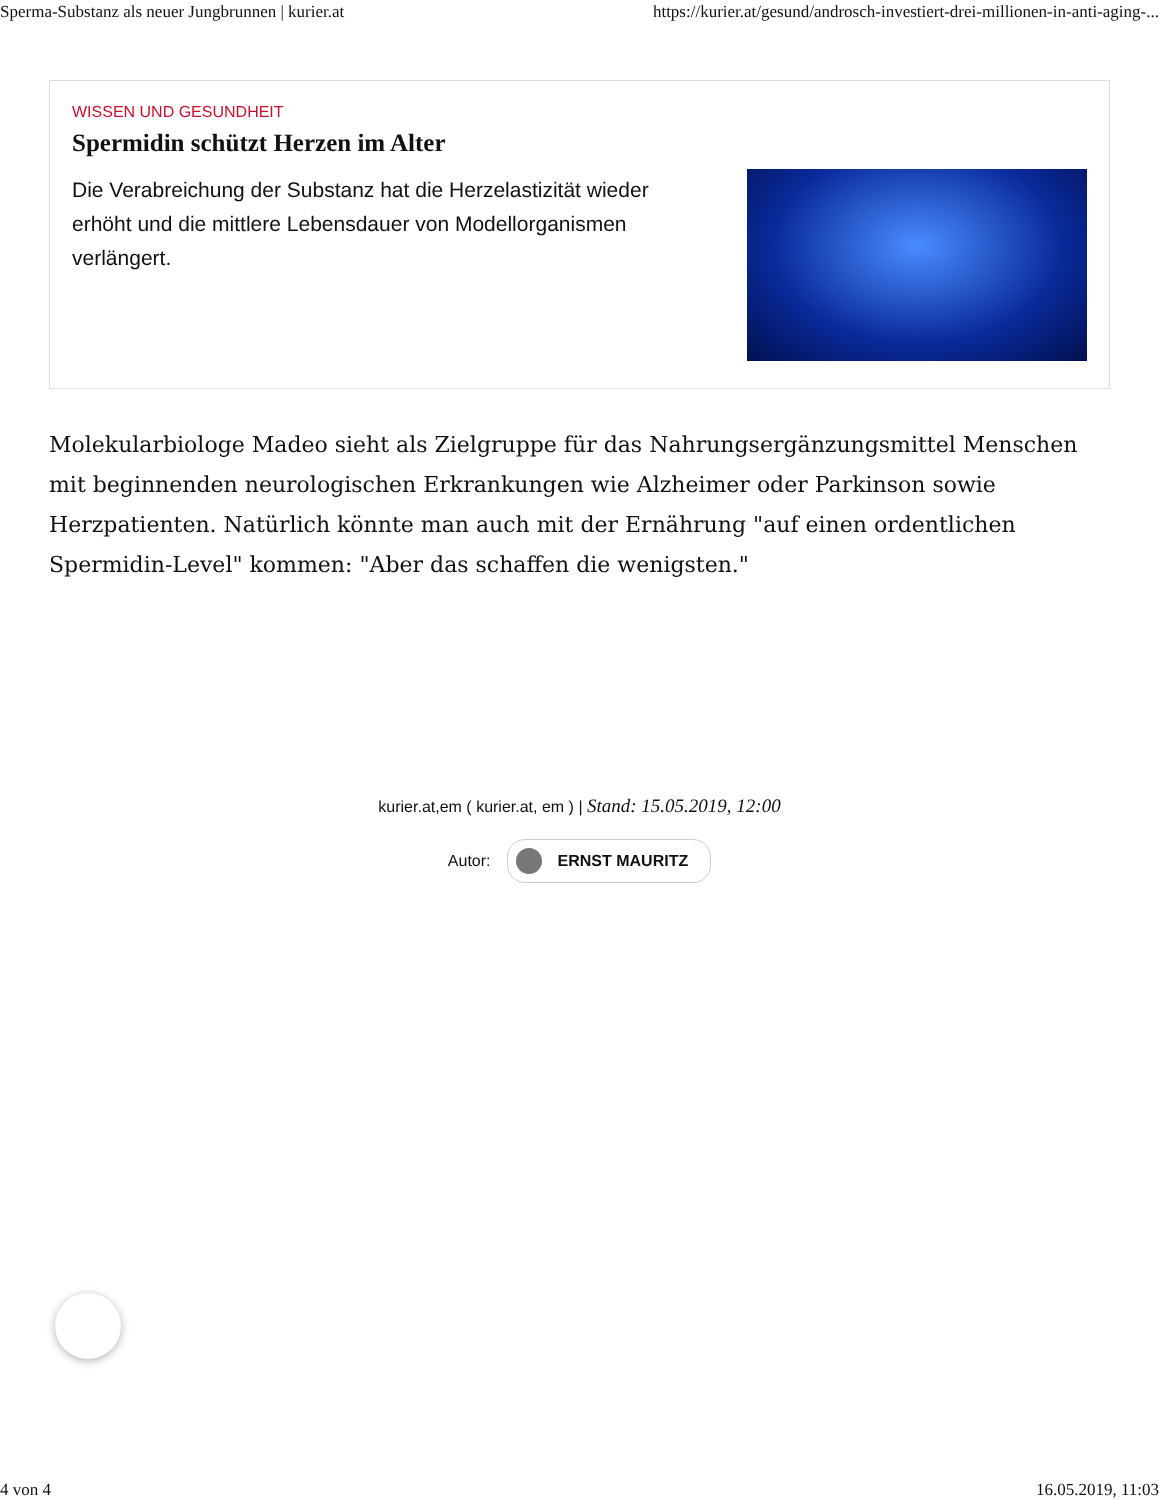Sperma-Substanz als neuer Jungbrunnen | kurier.at https://kurier.at/gesund/androsch-investiert-drei-millionen-in-anti-aging-...
WISSEN UND GESUNDHEIT
Spermidin schützt Herzen im Alter
Die Verabreichung der Substanz hat die Herzelastizität wieder erhöht und die mittlere Lebensdauer von Modellorganismen verlängert.
Molekularbiologe Madeo sieht als Zielgruppe für das Nahrungsergänzungsmittel Menschen mit beginnenden neurologischen Erkrankungen wie Alzheimer oder Parkinson sowie Herzpatienten. Natürlich könnte man auch mit der Ernährung "auf einen ordentlichen Spermidin-Level" kommen: "Aber das schaffen die wenigsten."
kurier.at,em ( kurier.at, em ) | Stand: 15.05.2019, 12:00
Autor: ERNST MAURITZ
4 von 4 16.05.2019, 11:03